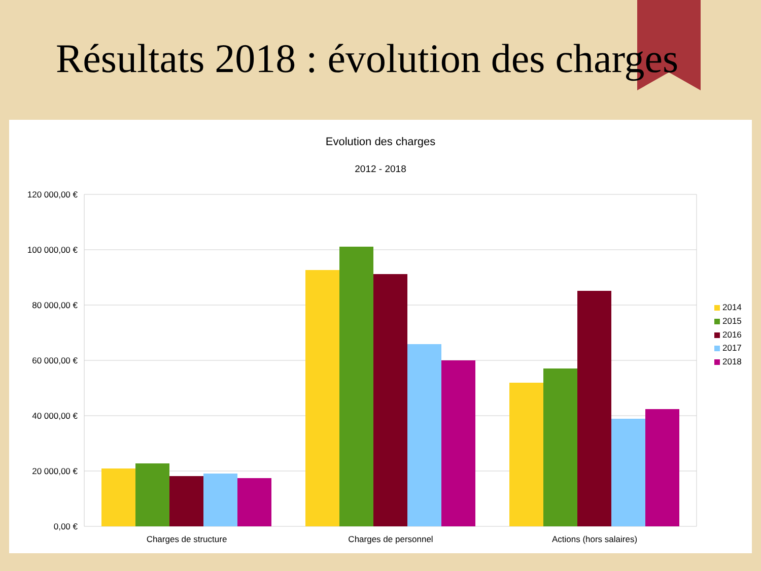Résultats 2018 : évolution des charges
Evolution des charges
2012 - 2018
120 000,00 €
100 000,00 €
80 000,00 €
60 000,00 €
40 000,00 €
20 000,00 €
0,00 €
Charges de structure
Charges de personnel
Actions (hors salaires)
2014
2015
2016
2017
2018